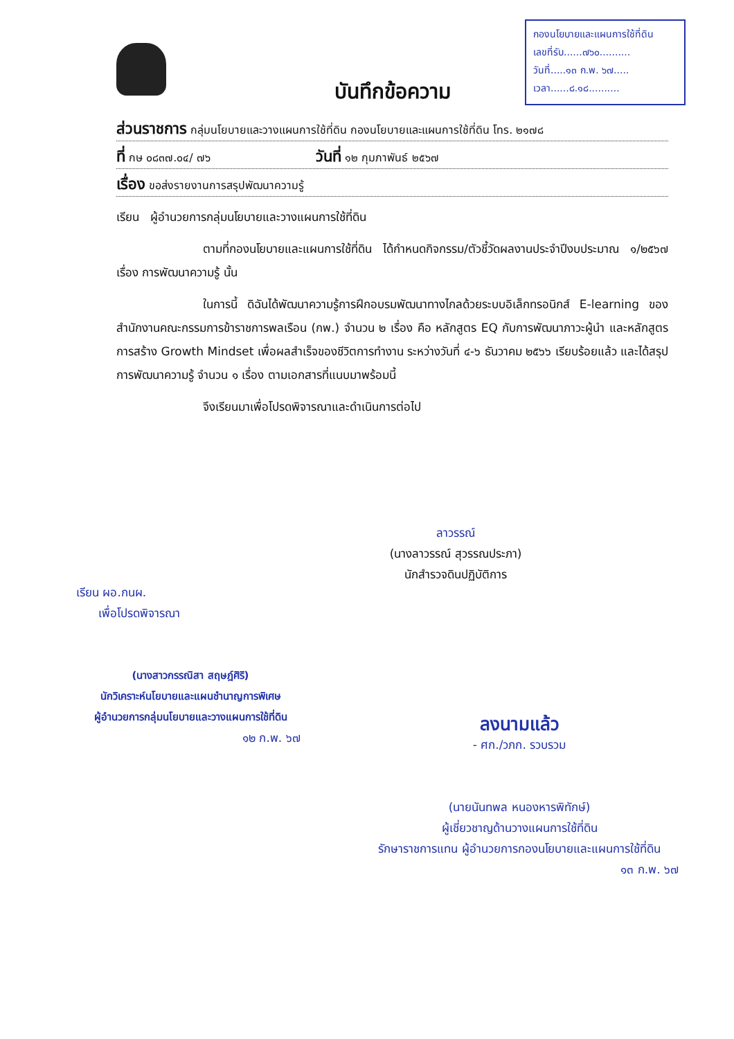กองนโยบายและแผนการใช้ที่ดิน
เลขที่รับ......๗๖๐..........
วันที่.....๑๓ ก.พ. ๖๗.....
เวลา......๘.๑๘..........
บันทึกข้อความ
ส่วนราชการ กลุ่มนโยบายและวางแผนการใช้ที่ดิน กองนโยบายและแผนการใช้ที่ดิน โทร. ๒๑๗๘
ที่ กษ ๐๘๓๗.๐๔/ ๗๖ วันที่ ๑๒ กุมภาพันธ์ ๒๕๖๗
เรื่อง ขอส่งรายงานการสรุปพัฒนาความรู้
เรียน ผู้อำนวยการกลุ่มนโยบายและวางแผนการใช้ที่ดิน
ตามที่กองนโยบายและแผนการใช้ที่ดิน ได้กำหนดกิจกรรม/ตัวชี้วัดผลงานประจำปีงบประมาณ ๑/๒๕๖๗ เรื่อง การพัฒนาความรู้ นั้น
ในการนี้ ดิฉันได้พัฒนาความรู้การฝึกอบรมพัฒนาทางไกลด้วยระบบอิเล็กทรอนิกส์ E-learning ของสำนักงานคณะกรรมการข้าราชการพลเรือน (กพ.) จำนวน ๒ เรื่อง คือ หลักสูตร EQ กับการพัฒนาภาวะผู้นำ และหลักสูตรการสร้าง Growth Mindset เพื่อผลสำเร็จของชีวิตการทำงาน ระหว่างวันที่ ๔-๖ ธันวาคม ๒๕๖๖ เรียบร้อยแล้ว และได้สรุปการพัฒนาความรู้ จำนวน ๑ เรื่อง ตามเอกสารที่แนบมาพร้อมนี้
จึงเรียนมาเพื่อโปรดพิจารณาและดำเนินการต่อไป
ลาวรรณ์
(นางลาวรรณ์ สุวรรณประภา)
นักสำรวจดินปฏิบัติการ
เรียน ผอ.กนผ.
เพื่อโปรดพิจารณา
(นางสาวกรรณิสา สฤษฎ์ศิริ)
นักวิเคราะห์นโยบายและแผนชำนาญการพิเศษ
ผู้อำนวยการกลุ่มนโยบายและวางแผนการใช้ที่ดิน
๑๒ ก.พ. ๖๗
ลงนามแล้ว
- ศก./วภก. รวบรวม
(นายนันทพล หนองหารพิทักษ์)
ผู้เชี่ยวชาญด้านวางแผนการใช้ที่ดิน
รักษาราชการแทน ผู้อำนวยการกองนโยบายและแผนการใช้ที่ดิน
๑๓ ก.พ. ๖๗